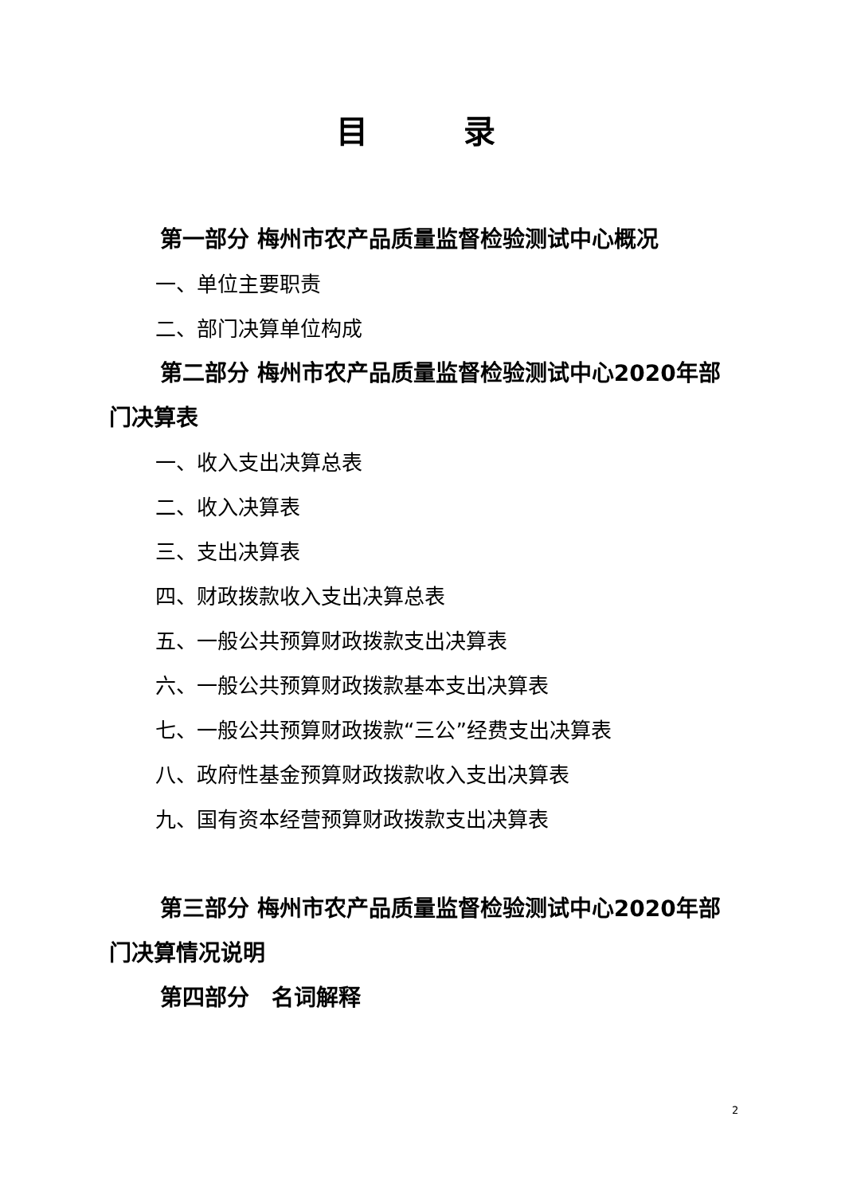目录
第一部分 梅州市农产品质量监督检验测试中心概况
一、单位主要职责
二、部门决算单位构成
第二部分 梅州市农产品质量监督检验测试中心2020年部门决算表
一、收入支出决算总表
二、收入决算表
三、支出决算表
四、财政拨款收入支出决算总表
五、一般公共预算财政拨款支出决算表
六、一般公共预算财政拨款基本支出决算表
七、一般公共预算财政拨款“三公”经费支出决算表
八、政府性基金预算财政拨款收入支出决算表
九、国有资本经营预算财政拨款支出决算表
第三部分 梅州市农产品质量监督检验测试中心2020年部门决算情况说明
第四部分　名词解释
2